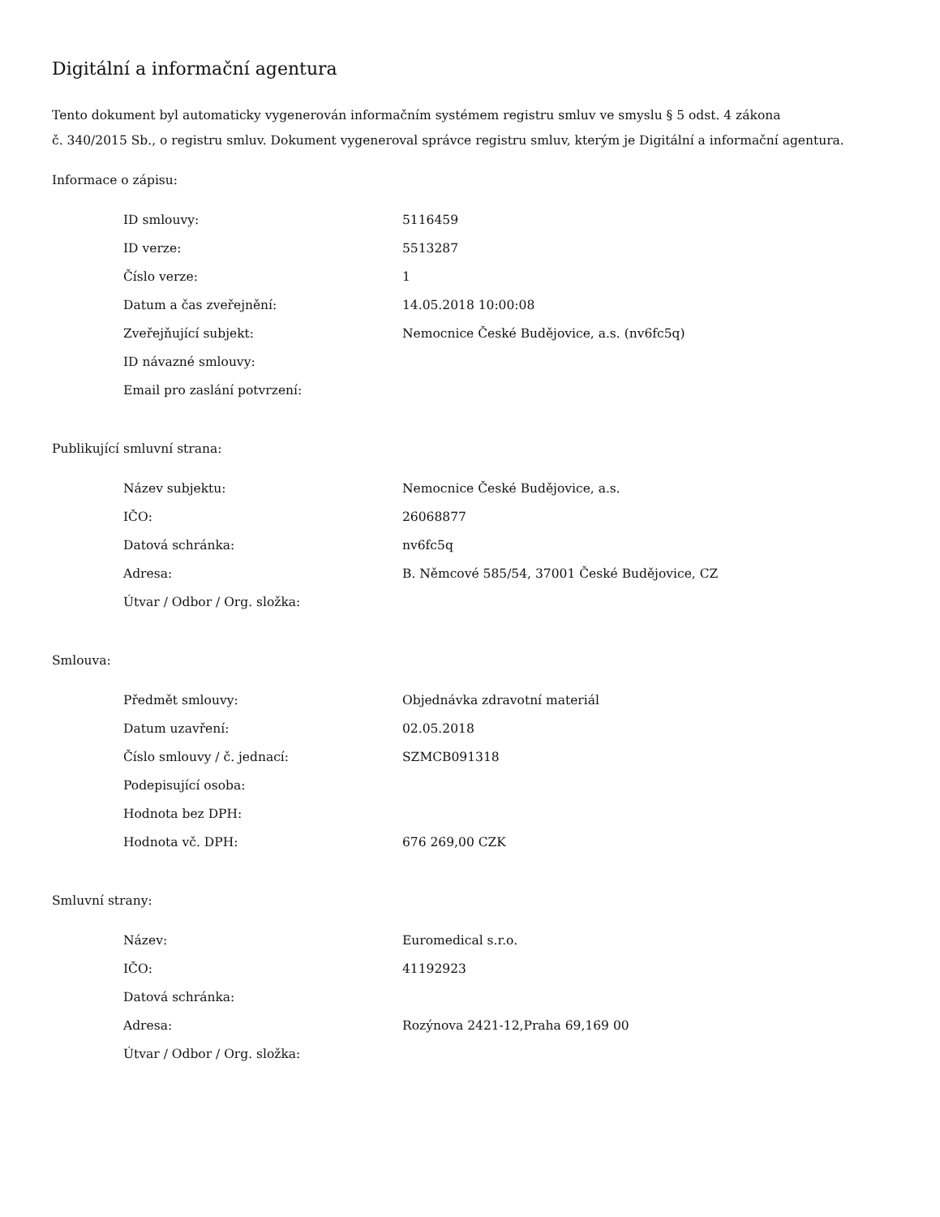Digitální a informační agentura
Tento dokument byl automaticky vygenerován informačním systémem registru smluv ve smyslu § 5 odst. 4 zákona
č. 340/2015 Sb., o registru smluv. Dokument vygeneroval správce registru smluv, kterým je Digitální a informační agentura.
Informace o zápisu:
| ID smlouvy: | 5116459 |
| ID verze: | 5513287 |
| Číslo verze: | 1 |
| Datum a čas zveřejnění: | 14.05.2018 10:00:08 |
| Zveřejňující subjekt: | Nemocnice České Budějovice, a.s. (nv6fc5q) |
| ID návazné smlouvy: | |
| Email pro zaslání potvrzení: | |
Publikující smluvní strana:
| Název subjektu: | Nemocnice České Budějovice, a.s. |
| IČO: | 26068877 |
| Datová schránka: | nv6fc5q |
| Adresa: | B. Němcové 585/54, 37001 České Budějovice, CZ |
| Útvar / Odbor / Org. složka: | |
Smlouva:
| Předmět smlouvy: | Objednávka zdravotní materiál |
| Datum uzavření: | 02.05.2018 |
| Číslo smlouvy / č. jednací: | SZMCB091318 |
| Podepisující osoba: | |
| Hodnota bez DPH: | |
| Hodnota vč. DPH: | 676 269,00 CZK |
Smluvní strany:
| Název: | Euromedical s.r.o. |
| IČO: | 41192923 |
| Datová schránka: | |
| Adresa: | Rozýnova 2421-12,Praha 69,169 00 |
| Útvar / Odbor / Org. složka: | |